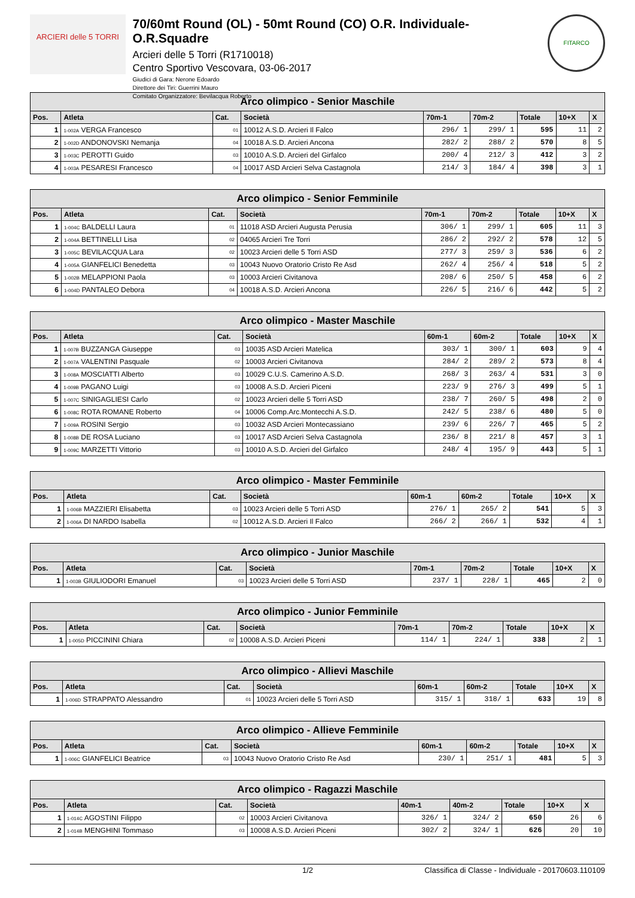ARCIERI delle 5 TORRI
70/60mt Round (OL) - 50mt Round (CO) O.R. Individuale- O.R.Squadre
Arcieri delle 5 Torri (R1710018)
Centro Sportivo Vescovara, 03-06-2017
Giudici di Gara: Nerone Edoardo
Direttore dei Tiri: Guerrini Mauro
Comitato Organizzatore: Bevilacqua Roberto
FITARCO
| Arco olimpico - Senior Maschile | | | | | | | | |
| --- | --- | --- | --- | --- | --- | --- | --- | --- |
| Pos. | Atleta | Cat. | Società | 70m-1 | 70m-2 | Totale | 10+X | X |
| 1 | 1-002A VERGA Francesco | 01 | 10012 A.S.D. Arcieri Il Falco | 296/ 1 | 299/ 1 | 595 | 11 | 2 |
| 2 | 1-002D ANDONOVSKI Nemanja | 04 | 10018 A.S.D. Arcieri Ancona | 282/ 2 | 288/ 2 | 570 | 8 | 5 |
| 3 | 1-003C PEROTTI Guido | 03 | 10010 A.S.D. Arcieri del Girfalco | 200/ 4 | 212/ 3 | 412 | 3 | 2 |
| 4 | 1-003A PESARESI Francesco | 04 | 10017 ASD Arcieri Selva Castagnola | 214/ 3 | 184/ 4 | 398 | 3 | 1 |
| Arco olimpico - Senior Femminile | | | | | | | | |
| --- | --- | --- | --- | --- | --- | --- | --- | --- |
| Pos. | Atleta | Cat. | Società | 70m-1 | 70m-2 | Totale | 10+X | X |
| 1 | 1-004C BALDELLI Laura | 01 | 11018 ASD Arcieri Augusta Perusia | 306/ 1 | 299/ 1 | 605 | 11 | 3 |
| 2 | 1-004A BETTINELLI Lisa | 02 | 04065 Arcieri Tre Torri | 286/ 2 | 292/ 2 | 578 | 12 | 5 |
| 3 | 1-005C BEVILACQUA Lara | 02 | 10023 Arcieri delle 5 Torri ASD | 277/ 3 | 259/ 3 | 536 | 6 | 2 |
| 4 | 1-005A GIANFELICI Benedetta | 03 | 10043 Nuovo Oratorio Cristo Re Asd | 262/ 4 | 256/ 4 | 518 | 5 | 2 |
| 5 | 1-002B MELAPPIONI Paola | 03 | 10003 Arcieri Civitanova | 208/ 6 | 250/ 5 | 458 | 6 | 2 |
| 6 | 1-004D PANTALEO Debora | 04 | 10018 A.S.D. Arcieri Ancona | 226/ 5 | 216/ 6 | 442 | 5 | 2 |
| Arco olimpico - Master Maschile | | | | | | | | |
| --- | --- | --- | --- | --- | --- | --- | --- | --- |
| Pos. | Atleta | Cat. | Società | 60m-1 | 60m-2 | Totale | 10+X | X |
| 1 | 1-007B BUZZANGA Giuseppe | 03 | 10035 ASD Arcieri Matelica | 303/ 1 | 300/ 1 | 603 | 9 | 4 |
| 2 | 1-007A VALENTINI Pasquale | 02 | 10003 Arcieri Civitanova | 284/ 2 | 289/ 2 | 573 | 8 | 4 |
| 3 | 1-008A MOSCIATTI Alberto | 03 | 10029 C.U.S. Camerino A.S.D. | 268/ 3 | 263/ 4 | 531 | 3 | 0 |
| 4 | 1-009B PAGANO Luigi | 03 | 10008 A.S.D. Arcieri Piceni | 223/ 9 | 276/ 3 | 499 | 5 | 1 |
| 5 | 1-007C SINIGAGLIESI Carlo | 02 | 10023 Arcieri delle 5 Torri ASD | 238/ 7 | 260/ 5 | 498 | 2 | 0 |
| 6 | 1-008C ROTA ROMANE Roberto | 04 | 10006 Comp.Arc.Montecchi A.S.D. | 242/ 5 | 238/ 6 | 480 | 5 | 0 |
| 7 | 1-009A ROSINI Sergio | 03 | 10032 ASD Arcieri Montecassiano | 239/ 6 | 226/ 7 | 465 | 5 | 2 |
| 8 | 1-008B DE ROSA Luciano | 03 | 10017 ASD Arcieri Selva Castagnola | 236/ 8 | 221/ 8 | 457 | 3 | 1 |
| 9 | 1-009C MARZETTI Vittorio | 03 | 10010 A.S.D. Arcieri del Girfalco | 248/ 4 | 195/ 9 | 443 | 5 | 1 |
| Arco olimpico - Master Femminile | | | | | | | | |
| --- | --- | --- | --- | --- | --- | --- | --- | --- |
| Pos. | Atleta | Cat. | Società | 60m-1 | 60m-2 | Totale | 10+X | X |
| 1 | 1-006B MAZZIERI Elisabetta | 03 | 10023 Arcieri delle 5 Torri ASD | 276/ 1 | 265/ 2 | 541 | 5 | 3 |
| 2 | 1-006A DI NARDO Isabella | 02 | 10012 A.S.D. Arcieri Il Falco | 266/ 2 | 266/ 1 | 532 | 4 | 1 |
| Arco olimpico - Junior Maschile | | | | | | | | |
| --- | --- | --- | --- | --- | --- | --- | --- | --- |
| Pos. | Atleta | Cat. | Società | 70m-1 | 70m-2 | Totale | 10+X | X |
| 1 | 1-003B GIULIODORI Emanuel | 03 | 10023 Arcieri delle 5 Torri ASD | 237/ 1 | 228/ 1 | 465 | 2 | 0 |
| Arco olimpico - Junior Femminile | | | | | | | | |
| --- | --- | --- | --- | --- | --- | --- | --- | --- |
| Pos. | Atleta | Cat. | Società | 70m-1 | 70m-2 | Totale | 10+X | X |
| 1 | 1-005D PICCININI Chiara | 02 | 10008 A.S.D. Arcieri Piceni | 114/ 1 | 224/ 1 | 338 | 2 | 1 |
| Arco olimpico - Allievi Maschile | | | | | | | | |
| --- | --- | --- | --- | --- | --- | --- | --- | --- |
| Pos. | Atleta | Cat. | Società | 60m-1 | 60m-2 | Totale | 10+X | X |
| 1 | 1-006D STRAPPATO Alessandro | 01 | 10023 Arcieri delle 5 Torri ASD | 315/ 1 | 318/ 1 | 633 | 19 | 8 |
| Arco olimpico - Allieve Femminile | | | | | | | | |
| --- | --- | --- | --- | --- | --- | --- | --- | --- |
| Pos. | Atleta | Cat. | Società | 60m-1 | 60m-2 | Totale | 10+X | X |
| 1 | 1-006C GIANFELICI Beatrice | 03 | 10043 Nuovo Oratorio Cristo Re Asd | 230/ 1 | 251/ 1 | 481 | 5 | 3 |
| Arco olimpico - Ragazzi Maschile | | | | | | | | |
| --- | --- | --- | --- | --- | --- | --- | --- | --- |
| Pos. | Atleta | Cat. | Società | 40m-1 | 40m-2 | Totale | 10+X | X |
| 1 | 1-014C AGOSTINI Filippo | 02 | 10003 Arcieri Civitanova | 326/ 1 | 324/ 2 | 650 | 26 | 6 |
| 2 | 1-014B MENGHINI Tommaso | 03 | 10008 A.S.D. Arcieri Piceni | 302/ 2 | 324/ 1 | 626 | 20 | 10 |
1/2 Classifica di Classe - Individuale - 20170603.110109